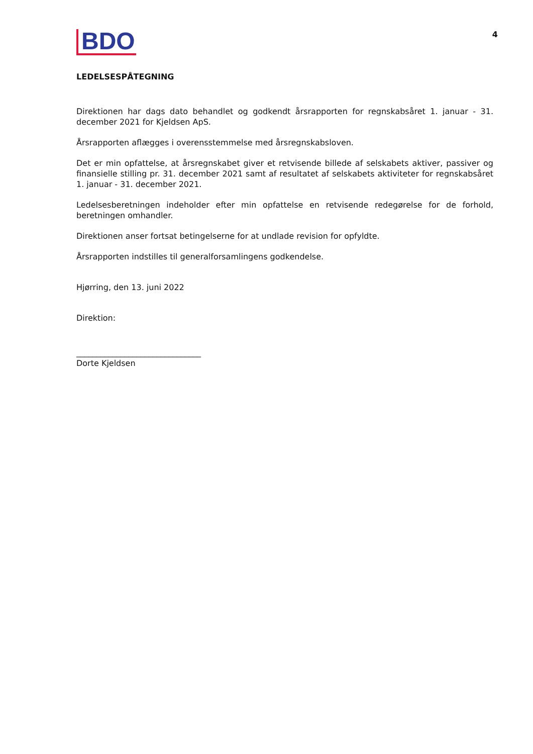BDO
4
LEDELSESPÅTEGNING
Direktionen har dags dato behandlet og godkendt årsrapporten for regnskabsåret 1. januar - 31. december 2021 for Kjeldsen ApS.
Årsrapporten aflægges i overensstemmelse med årsregnskabsloven.
Det er min opfattelse, at årsregnskabet giver et retvisende billede af selskabets aktiver, passiver og finansielle stilling pr. 31. december 2021 samt af resultatet af selskabets aktiviteter for regnskabsåret 1. januar - 31. december 2021.
Ledelsesberetningen indeholder efter min opfattelse en retvisende redegørelse for de forhold, beretningen omhandler.
Direktionen anser fortsat betingelserne for at undlade revision for opfyldte.
Årsrapporten indstilles til generalforsamlingens godkendelse.
Hjørring, den 13. juni 2022
Direktion:
_______________________________
Dorte Kjeldsen